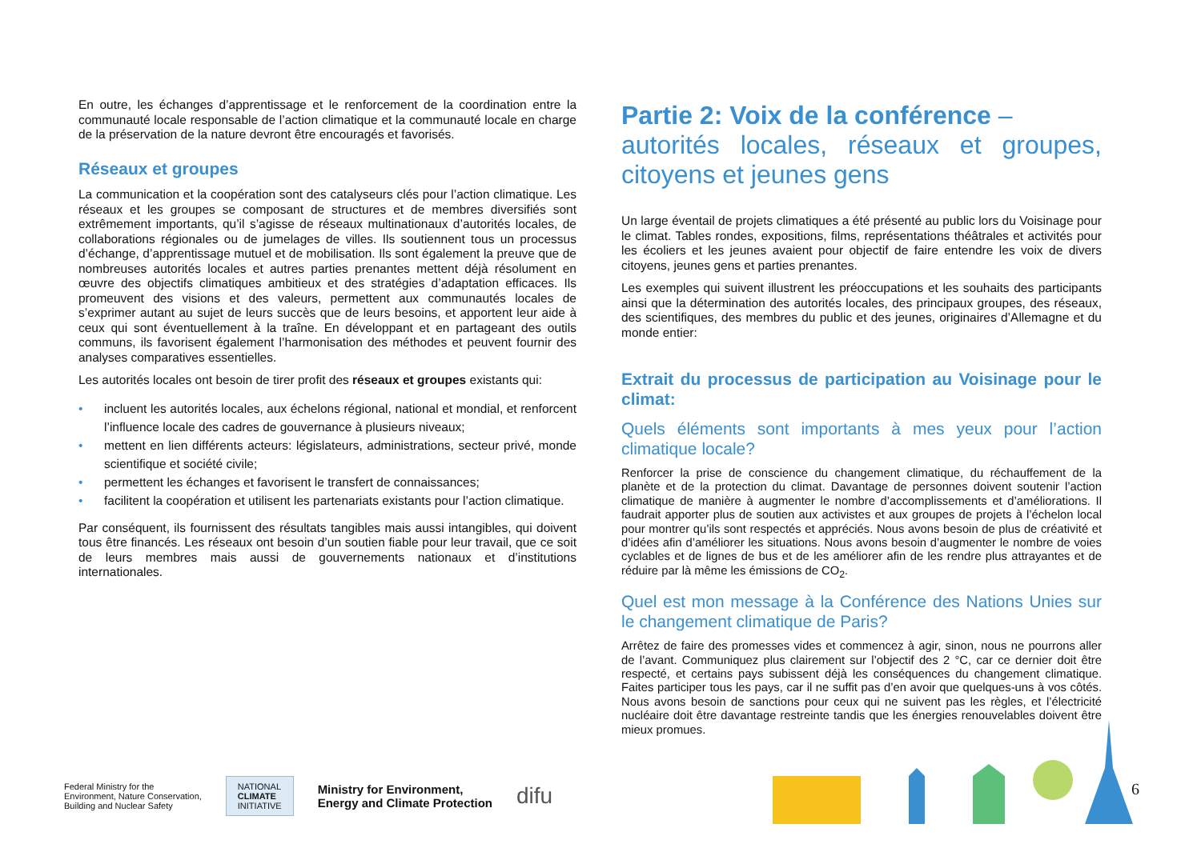En outre, les échanges d’apprentissage et le renforcement de la coordination entre la communauté locale responsable de l’action climatique et la communauté locale en charge de la préservation de la nature devront être encouragés et favorisés.
Réseaux et groupes
La communication et la coopération sont des catalyseurs clés pour l’action climatique. Les réseaux et les groupes se composant de structures et de membres diversifiés sont extrêmement importants, qu’il s’agisse de réseaux multinationaux d’autorités locales, de collaborations régionales ou de jumelages de villes. Ils soutiennent tous un processus d’échange, d’apprentissage mutuel et de mobilisation. Ils sont également la preuve que de nombreuses autorités locales et autres parties prenantes mettent déjà résolument en œuvre des objectifs climatiques ambitieux et des stratégies d’adaptation efficaces. Ils promeuvent des visions et des valeurs, permettent aux communautés locales de s’exprimer autant au sujet de leurs succès que de leurs besoins, et apportent leur aide à ceux qui sont éventuellement à la traîne. En développant et en partageant des outils communs, ils favorisent également l’harmonisation des méthodes et peuvent fournir des analyses comparatives essentielles.
Les autorités locales ont besoin de tirer profit des réseaux et groupes existants qui:
• incluent les autorités locales, aux échelons régional, national et mondial, et renforcent l’influence locale des cadres de gouvernance à plusieurs niveaux;
• mettent en lien différents acteurs: législateurs, administrations, secteur privé, monde scientifique et société civile;
• permettent les échanges et favorisent le transfert de connaissances;
• facilitent la coopération et utilisent les partenariats existants pour l’action climatique.
Par conséquent, ils fournissent des résultats tangibles mais aussi intangibles, qui doivent tous être financés. Les réseaux ont besoin d’un soutien fiable pour leur travail, que ce soit de leurs membres mais aussi de gouvernements nationaux et d’institutions internationales.
Partie 2: Voix de la conférence –
autorités locales, réseaux et groupes, citoyens et jeunes gens
Un large éventail de projets climatiques a été présenté au public lors du Voisinage pour le climat. Tables rondes, expositions, films, représentations théâtrales et activités pour les écoliers et les jeunes avaient pour objectif de faire entendre les voix de divers citoyens, jeunes gens et parties prenantes.
Les exemples qui suivent illustrent les préoccupations et les souhaits des participants ainsi que la détermination des autorités locales, des principaux groupes, des réseaux, des scientifiques, des membres du public et des jeunes, originaires d’Allemagne et du monde entier:
Extrait du processus de participation au Voisinage pour le climat:
Quels éléments sont importants à mes yeux pour l’action climatique locale?
Renforcer la prise de conscience du changement climatique, du réchauffement de la planète et de la protection du climat. Davantage de personnes doivent soutenir l’action climatique de manière à augmenter le nombre d’accomplissements et d’améliorations. Il faudrait apporter plus de soutien aux activistes et aux groupes de projets à l’échelon local pour montrer qu’ils sont respectés et appréciés. Nous avons besoin de plus de créativité et d’idées afin d’améliorer les situations. Nous avons besoin d’augmenter le nombre de voies cyclables et de lignes de bus et de les améliorer afin de les rendre plus attrayantes et de réduire par là même les émissions de CO<sub>2</sub>.
Quel est mon message à la Conférence des Nations Unies sur le changement climatique de Paris?
Arrêtez de faire des promesses vides et commencez à agir, sinon, nous ne pourrons aller de l’avant. Communiquez plus clairement sur l’objectif des 2 °C, car ce dernier doit être respecté, et certains pays subissent déjà les conséquences du changement climatique. Faites participer tous les pays, car il ne suffit pas d’en avoir que quelques-uns à vos côtés. Nous avons besoin de sanctions pour ceux qui ne suivent pas les règles, et l’électricité nucléaire doit être davantage restreinte tandis que les énergies renouvelables doivent être mieux promues.
Federal Ministry for the
Environment, Nature Conservation,
Building and Nuclear Safety
NATIONAL
CLIMATE
INITIATIVE
Ministry for Environment,
Energy and Climate Protection
difu
6